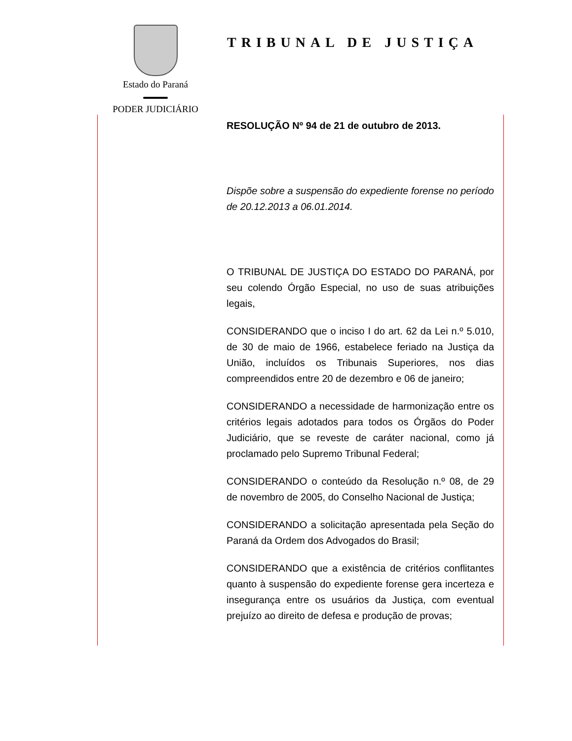Estado do Paraná
PODER JUDICIÁRIO
TRIBUNAL DE JUSTIÇA
RESOLUÇÃO Nº 94 de 21 de outubro de 2013.
Dispõe sobre a suspensão do expediente forense no período de 20.12.2013 a 06.01.2014.
O TRIBUNAL DE JUSTIÇA DO ESTADO DO PARANÁ, por seu colendo Órgão Especial, no uso de suas atribuições legais,
CONSIDERANDO que o inciso I do art. 62 da Lei n.º 5.010, de 30 de maio de 1966, estabelece feriado na Justiça da União, incluídos os Tribunais Superiores, nos dias compreendidos entre 20 de dezembro e 06 de janeiro;
CONSIDERANDO a necessidade de harmonização entre os critérios legais adotados para todos os Órgãos do Poder Judiciário, que se reveste de caráter nacional, como já proclamado pelo Supremo Tribunal Federal;
CONSIDERANDO o conteúdo da Resolução n.º 08, de 29 de novembro de 2005, do Conselho Nacional de Justiça;
CONSIDERANDO a solicitação apresentada pela Seção do Paraná da Ordem dos Advogados do Brasil;
CONSIDERANDO que a existência de critérios conflitantes quanto à suspensão do expediente forense gera incerteza e insegurança entre os usuários da Justiça, com eventual prejuízo ao direito de defesa e produção de provas;